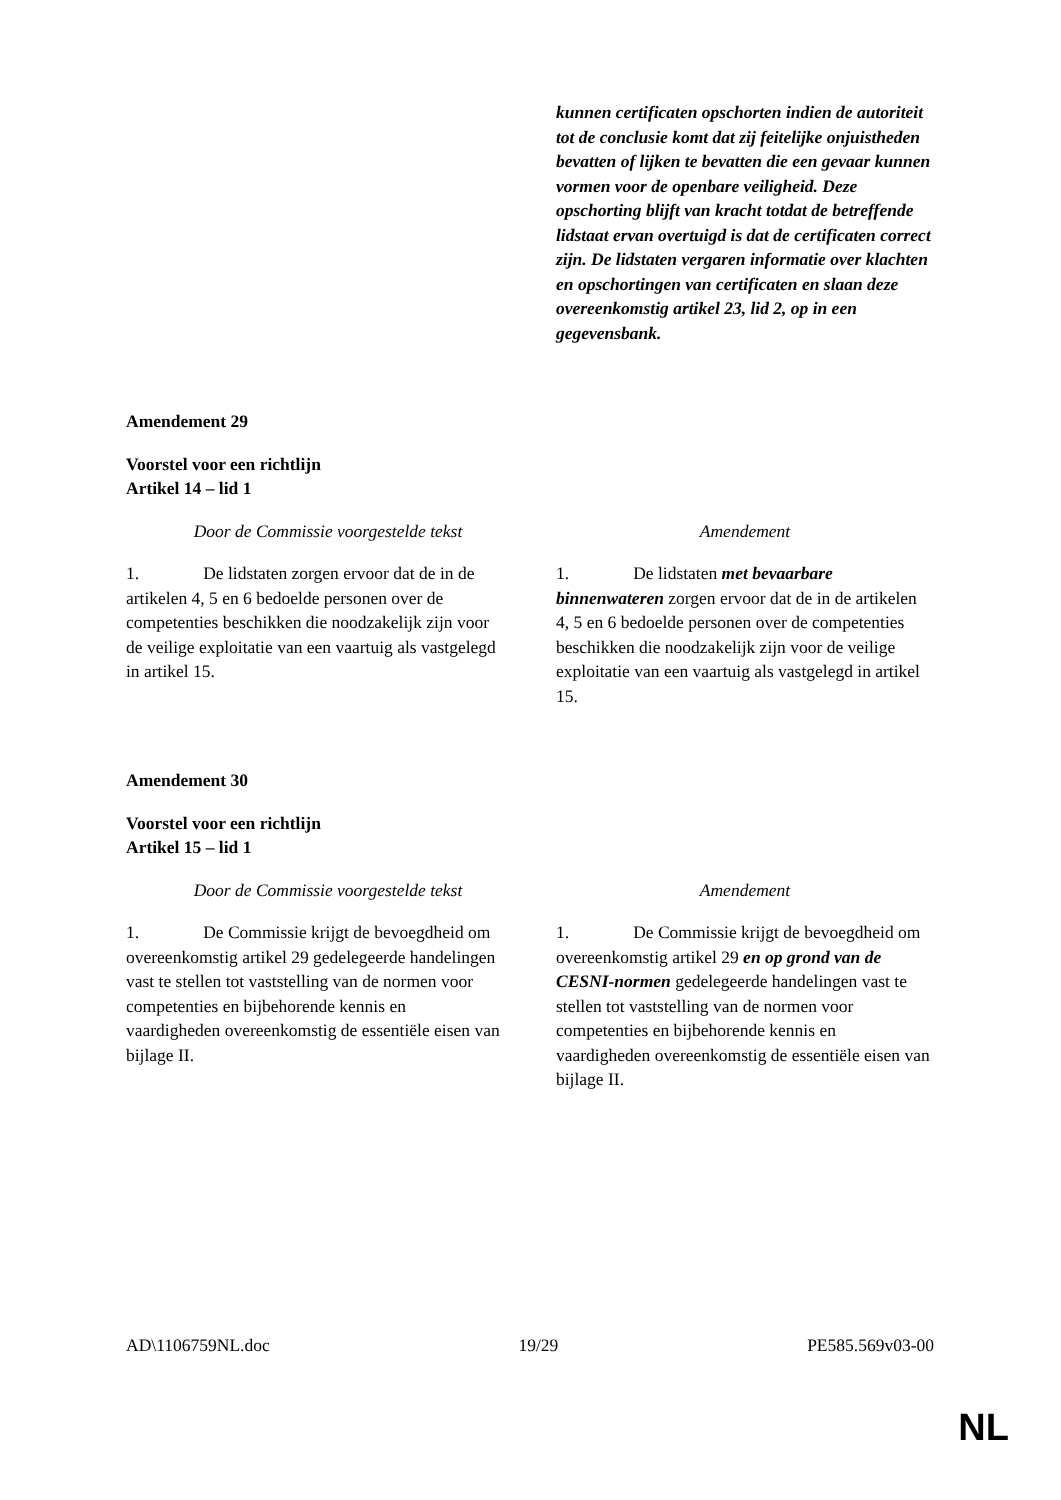| | kunnen certificaten opschorten indien de autoriteit tot de conclusie komt dat zij feitelijke onjuistheden bevatten of lijken te bevatten die een gevaar kunnen vormen voor de openbare veiligheid. Deze opschorting blijft van kracht totdat de betreffende lidstaat ervan overtuigd is dat de certificaten correct zijn. De lidstaten vergaren informatie over klachten en opschortingen van certificaten en slaan deze overeenkomstig artikel 23, lid 2, op in een gegevensbank. |
Amendement 29
Voorstel voor een richtlijn
Artikel 14 – lid 1
| Door de Commissie voorgestelde tekst | Amendement |
| --- | --- |
| 1. De lidstaten zorgen ervoor dat de in de artikelen 4, 5 en 6 bedoelde personen over de competenties beschikken die noodzakelijk zijn voor de veilige exploitatie van een vaartuig als vastgelegd in artikel 15. | 1. De lidstaten met bevaarbare binnenwateren zorgen ervoor dat de in de artikelen 4, 5 en 6 bedoelde personen over de competenties beschikken die noodzakelijk zijn voor de veilige exploitatie van een vaartuig als vastgelegd in artikel 15. |
Amendement 30
Voorstel voor een richtlijn
Artikel 15 – lid 1
| Door de Commissie voorgestelde tekst | Amendement |
| --- | --- |
| 1. De Commissie krijgt de bevoegdheid om overeenkomstig artikel 29 gedelegeerde handelingen vast te stellen tot vaststelling van de normen voor competenties en bijbehorende kennis en vaardigheden overeenkomstig de essentiële eisen van bijlage II. | 1. De Commissie krijgt de bevoegdheid om overeenkomstig artikel 29 en op grond van de CESNI-normen gedelegeerde handelingen vast te stellen tot vaststelling van de normen voor competenties en bijbehorende kennis en vaardigheden overeenkomstig de essentiële eisen van bijlage II. |
AD\1106759NL.doc 19/29 PE585.569v03-00
NL